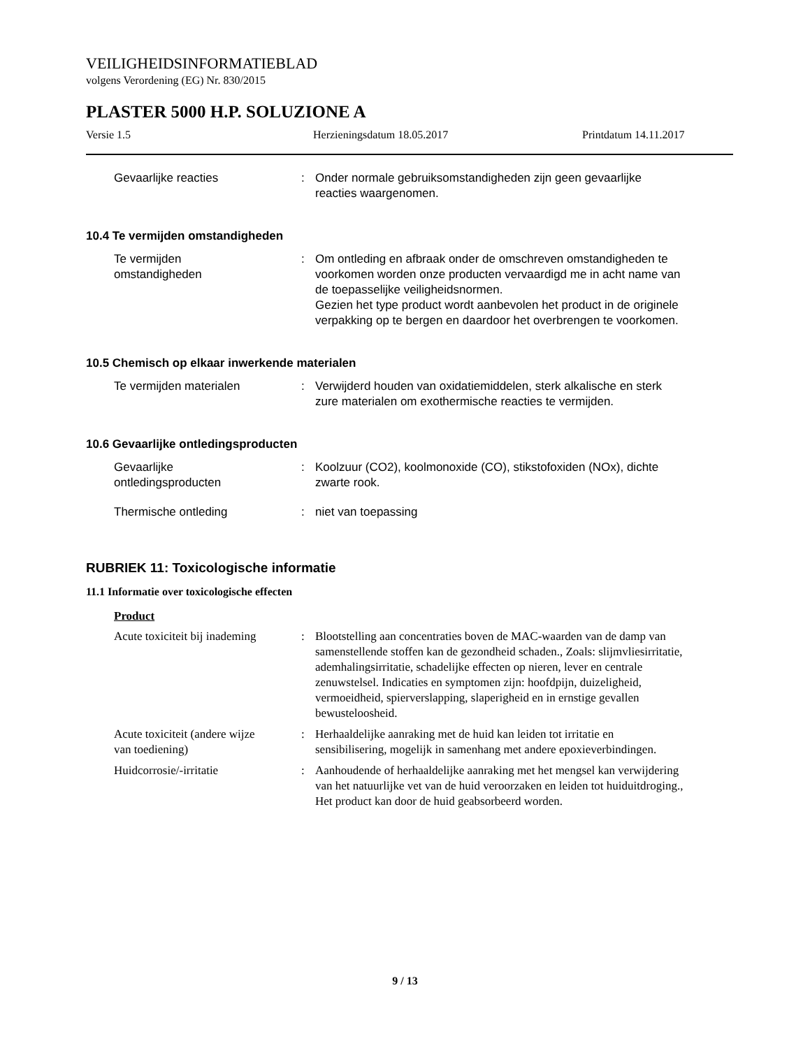VEILIGHEIDSINFORMATIEBLAD
volgens Verordening (EG) Nr. 830/2015
PLASTER 5000 H.P. SOLUZIONE A
Versie 1.5 Herzieningsdatum 18.05.2017 Printdatum 14.11.2017
Gevaarlijke reacties : Onder normale gebruiksomstandigheden zijn geen gevaarlijke reacties waargenomen.
10.4 Te vermijden omstandigheden
Te vermijden
omstandigheden
: Om ontleding en afbraak onder de omschreven omstandigheden te voorkomen worden onze producten vervaardigd me in acht name van de toepasselijke veiligheidsnormen.
Gezien het type product wordt aanbevolen het product in de originele verpakking op te bergen en daardoor het overbrengen te voorkomen.
10.5 Chemisch op elkaar inwerkende materialen
Te vermijden materialen : Verwijderd houden van oxidatiemiddelen, sterk alkalische en sterk zure materialen om exothermische reacties te vermijden.
10.6 Gevaarlijke ontledingsproducten
Gevaarlijke
ontledingsproducten
: Koolzuur (CO2), koolmonoxide (CO), stikstofoxiden (NOx), dichte zwarte rook.
Thermische ontleding : niet van toepassing
RUBRIEK 11: Toxicologische informatie
11.1 Informatie over toxicologische effecten
Product
Acute toxiciteit bij inademing
: Blootstelling aan concentraties boven de MAC-waarden van de damp van samenstellende stoffen kan de gezondheid schaden., Zoals: slijmvliesirritatie, ademhalingsirritatie, schadelijke effecten op nieren, lever en centrale zenuwstelsel. Indicaties en symptomen zijn: hoofdpijn, duizeligheid, vermoeidheid, spierverslapping, slaperigheid en in ernstige gevallen bewusteloosheid.
Acute toxiciteit (andere wijze
van toediening)
: Herhaaldelijke aanraking met de huid kan leiden tot irritatie en sensibilisering, mogelijk in samenhang met andere epoxieverbindingen.
Huidcorrosie/-irritatie : Aanhoudende of herhaaldelijke aanraking met het mengsel kan verwijdering van het natuurlijke vet van de huid veroorzaken en leiden tot huiduitdroging., Het product kan door de huid geabsorbeerd worden.
9 / 13